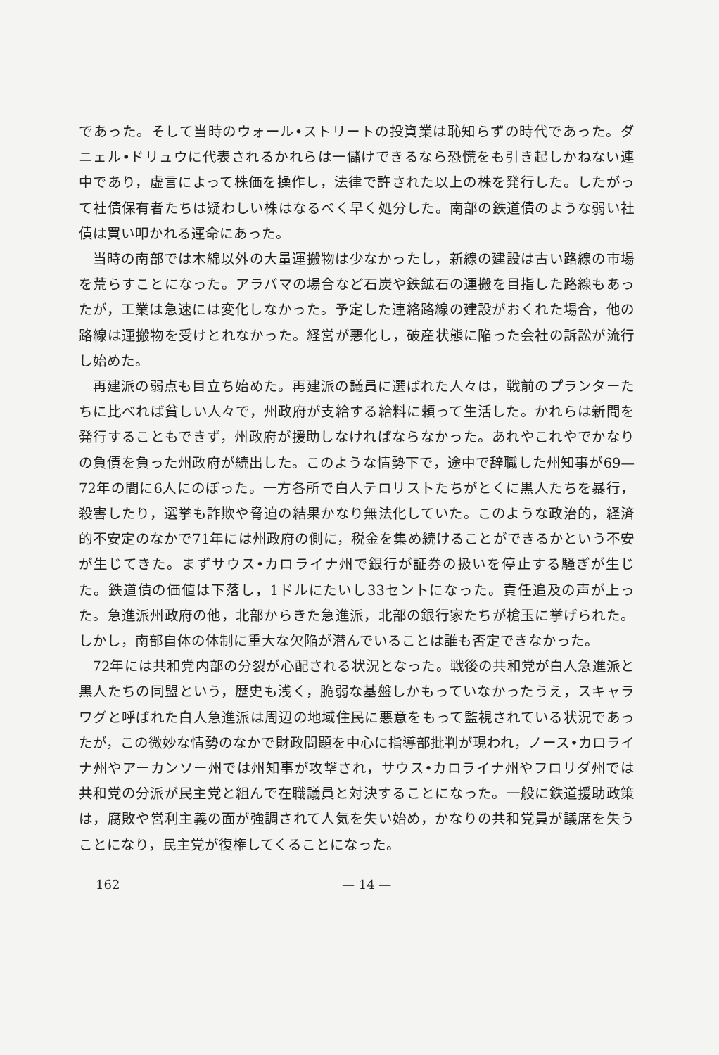であった。そして当時のウォール•ストリートの投資業は恥知らずの時代であった。ダニェル•ドリュウに代表されるかれらは一儲けできるなら恐慌をも引き起しかねない連中であり，虚言によって株価を操作し，法律で許された以上の株を発行した。したがって社債保有者たちは疑わしい株はなるべく早く処分した。南部の鉄道債のような弱い社債は買い叩かれる運命にあった。
当時の南部では木綿以外の大量運搬物は少なかったし，新線の建設は古い路線の市場を荒らすことになった。アラバマの場合など石炭や鉄鉱石の運搬を目指した路線もあったが，工業は急速には変化しなかった。予定した連絡路線の建設がおくれた場合，他の路線は運搬物を受けとれなかった。経営が悪化し，破産状態に陥った会社の訴訟が流行し始めた。
再建派の弱点も目立ち始めた。再建派の議員に選ばれた人々は，戦前のプランターたちに比べれば貧しい人々で，州政府が支給する給料に頼って生活した。かれらは新聞を発行することもできず，州政府が援助しなければならなかった。あれやこれやでかなりの負債を負った州政府が続出した。このような情勢下で，途中で辞職した州知事が69—72年の間に6人にのぼった。一方各所で白人テロリストたちがとくに黒人たちを暴行，殺害したり，選挙も詐欺や脅迫の結果かなり無法化していた。このような政治的，経済的不安定のなかで71年には州政府の側に，税金を集め続けることができるかという不安が生じてきた。まずサウス•カロライナ州で銀行が証券の扱いを停止する騒ぎが生じた。鉄道債の価値は下落し，1ドルにたいし33セントになった。責任追及の声が上った。急進派州政府の他，北部からきた急進派，北部の銀行家たちが槍玉に挙げられた。しかし，南部自体の体制に重大な欠陥が潜んでいることは誰も否定できなかった。
72年には共和党内部の分裂が心配される状況となった。戦後の共和党が白人急進派と黒人たちの同盟という，歴史も浅く，脆弱な基盤しかもっていなかったうえ，スキャラワグと呼ばれた白人急進派は周辺の地域住民に悪意をもって監視されている状況であったが，この微妙な情勢のなかで財政問題を中心に指導部批判が現われ，ノース•カロライナ州やアーカンソー州では州知事が攻撃され，サウス•カロライナ州やフロリダ州では共和党の分派が民主党と組んで在職議員と対決することになった。一般に鉄道援助政策は，腐敗や営利主義の面が強調されて人気を失い始め，かなりの共和党員が議席を失うことになり，民主党が復権してくることになった。
162 — 14 —